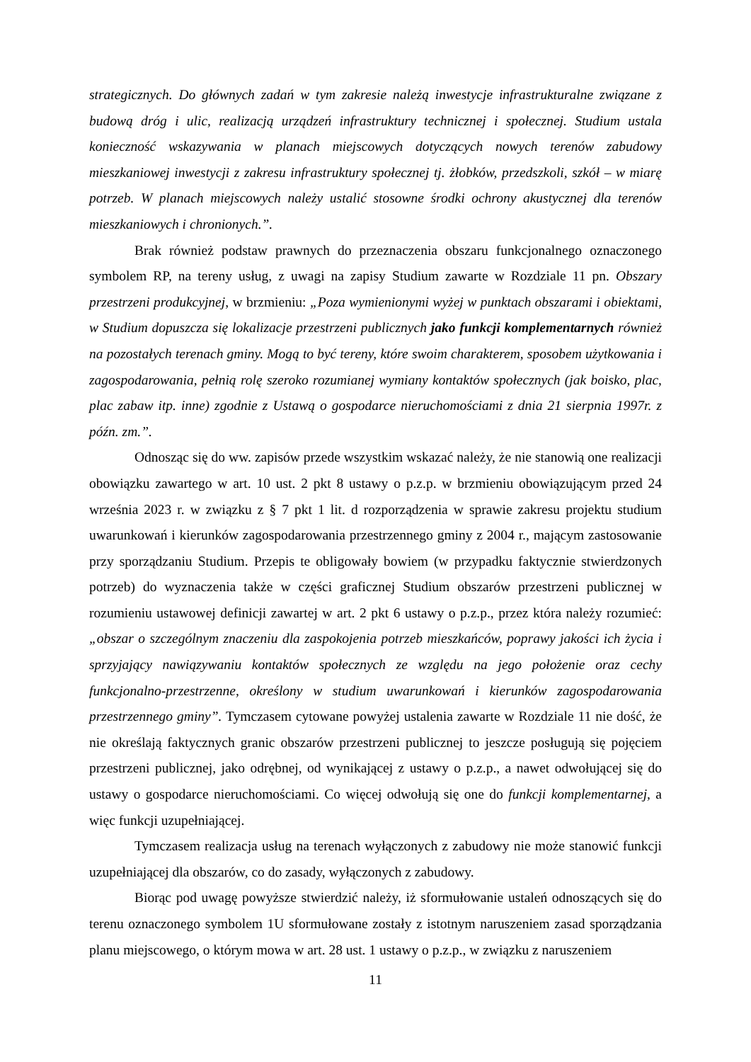strategicznych. Do głównych zadań w tym zakresie należą inwestycje infrastrukturalne związane z budową dróg i ulic, realizacją urządzeń infrastruktury technicznej i społecznej. Studium ustala konieczność wskazywania w planach miejscowych dotyczących nowych terenów zabudowy mieszkaniowej inwestycji z zakresu infrastruktury społecznej tj. żłobków, przedszkoli, szkół – w miarę potrzeb. W planach miejscowych należy ustalić stosowne środki ochrony akustycznej dla terenów mieszkaniowych i chronionych.”.
Brak również podstaw prawnych do przeznaczenia obszaru funkcjonalnego oznaczonego symbolem RP, na tereny usług, z uwagi na zapisy Studium zawarte w Rozdziale 11 pn. Obszary przestrzeni produkcyjnej, w brzmieniu: „Poza wymienionymi wyżej w punktach obszarami i obiektami, w Studium dopuszcza się lokalizacje przestrzeni publicznych jako funkcji komplementarnych również na pozostałych terenach gminy. Mogą to być tereny, które swoim charakterem, sposobem użytkowania i zagospodarowania, pełnią rolę szeroko rozumianej wymiany kontaktów społecznych (jak boisko, plac, plac zabaw itp. inne) zgodnie z Ustawą o gospodarce nieruchomościami z dnia 21 sierpnia 1997r. z późn. zm.”.
Odnosząc się do ww. zapisów przede wszystkim wskazać należy, że nie stanowią one realizacji obowiązku zawartego w art. 10 ust. 2 pkt 8 ustawy o p.z.p. w brzmieniu obowiązującym przed 24 września 2023 r. w związku z § 7 pkt 1 lit. d rozporządzenia w sprawie zakresu projektu studium uwarunkowań i kierunków zagospodarowania przestrzennego gminy z 2004 r., mającym zastosowanie przy sporządzaniu Studium. Przepis te obligowały bowiem (w przypadku faktycznie stwierdzonych potrzeb) do wyznaczenia także w części graficznej Studium obszarów przestrzeni publicznej w rozumieniu ustawowej definicji zawartej w art. 2 pkt 6 ustawy o p.z.p., przez która należy rozumieć: „obszar o szczególnym znaczeniu dla zaspokojenia potrzeb mieszkańców, poprawy jakości ich życia i sprzyjający nawiązywaniu kontaktów społecznych ze względu na jego położenie oraz cechy funkcjonalno-przestrzenne, określony w studium uwarunkowań i kierunków zagospodarowania przestrzennego gminy”. Tymczasem cytowane powyżej ustalenia zawarte w Rozdziale 11 nie dość, że nie określają faktycznych granic obszarów przestrzeni publicznej to jeszcze posługują się pojęciem przestrzeni publicznej, jako odrębnej, od wynikającej z ustawy o p.z.p., a nawet odwołującej się do ustawy o gospodarce nieruchomościami. Co więcej odwołują się one do funkcji komplementarnej, a więc funkcji uzupełniającej.
Tymczasem realizacja usług na terenach wyłączonych z zabudowy nie może stanowić funkcji uzupełniającej dla obszarów, co do zasady, wyłączonych z zabudowy.
Biorąc pod uwagę powyższe stwierdzić należy, iż sformułowanie ustaleń odnoszących się do terenu oznaczonego symbolem 1U sformułowane zostały z istotnym naruszeniem zasad sporządzania planu miejscowego, o którym mowa w art. 28 ust. 1 ustawy o p.z.p., w związku z naruszeniem
11